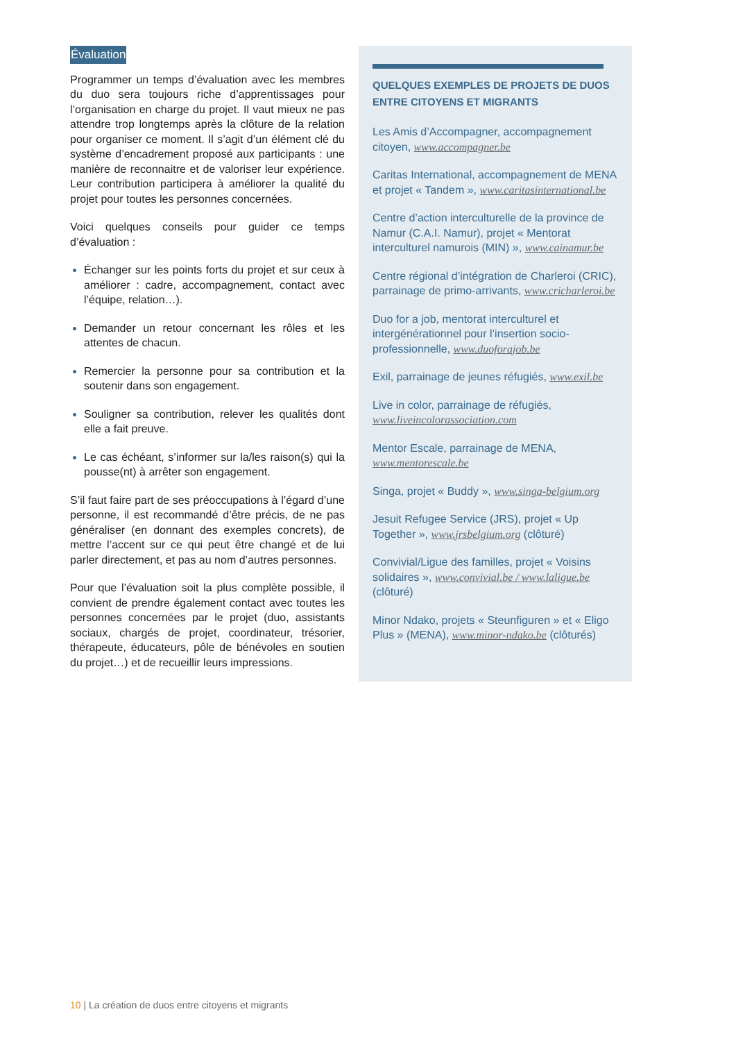Évaluation
Programmer un temps d’évaluation avec les membres du duo sera toujours riche d’apprentissages pour l’organisation en charge du projet. Il vaut mieux ne pas attendre trop longtemps après la clôture de la relation pour organiser ce moment. Il s’agit d’un élément clé du système d’encadrement proposé aux participants : une manière de reconnaitre et de valoriser leur expérience. Leur contribution participera à améliorer la qualité du projet pour toutes les personnes concernées.
Voici quelques conseils pour guider ce temps d’évaluation :
Échanger sur les points forts du projet et sur ceux à améliorer : cadre, accompagnement, contact avec l’équipe, relation…).
Demander un retour concernant les rôles et les attentes de chacun.
Remercier la personne pour sa contribution et la soutenir dans son engagement.
Souligner sa contribution, relever les qualités dont elle a fait preuve.
Le cas échéant, s’informer sur la/les raison(s) qui la pousse(nt) à arrêter son engagement.
S’il faut faire part de ses préoccupations à l’égard d’une personne, il est recommandé d’être précis, de ne pas généraliser (en donnant des exemples concrets), de mettre l’accent sur ce qui peut être changé et de lui parler directement, et pas au nom d’autres personnes.
Pour que l’évaluation soit la plus complète possible, il convient de prendre également contact avec toutes les personnes concernées par le projet (duo, assistants sociaux, chargés de projet, coordinateur, trésorier, thérapeute, éducateurs, pôle de bénévoles en soutien du projet…) et de recueillir leurs impressions.
QUELQUES EXEMPLES DE PROJETS DE DUOS
ENTRE CITOYENS ET MIGRANTS
Les Amis d’Accompagner, accompagnement citoyen, www.accompagner.be
Caritas International, accompagnement de MENA et projet « Tandem », www.caritasinternational.be
Centre d’action interculturelle de la province de Namur (C.A.I. Namur), projet « Mentorat interculturel namurois (MIN) », www.cainamur.be
Centre régional d’intégration de Charleroi (CRIC), parrainage de primo-arrivants, www.cricharleroi.be
Duo for a job, mentorat interculturel et intergénérationnel pour l’insertion socio-professionnelle, www.duoforajob.be
Exil, parrainage de jeunes réfugiés, www.exil.be
Live in color, parrainage de réfugiés, www.liveincolorassociation.com
Mentor Escale, parrainage de MENA, www.mentorescale.be
Singa, projet « Buddy », www.singa-belgium.org
Jesuit Refugee Service (JRS), projet « Up Together », www.jrsbelgium.org (clôturé)
Convivial/Ligue des familles, projet « Voisins solidaires », www.convivial.be / www.laligue.be (clôturé)
Minor Ndako, projets « Steunfiguren » et « Eligo Plus » (MENA), www.minor-ndako.be (clôturés)
10 | La création de duos entre citoyens et migrants